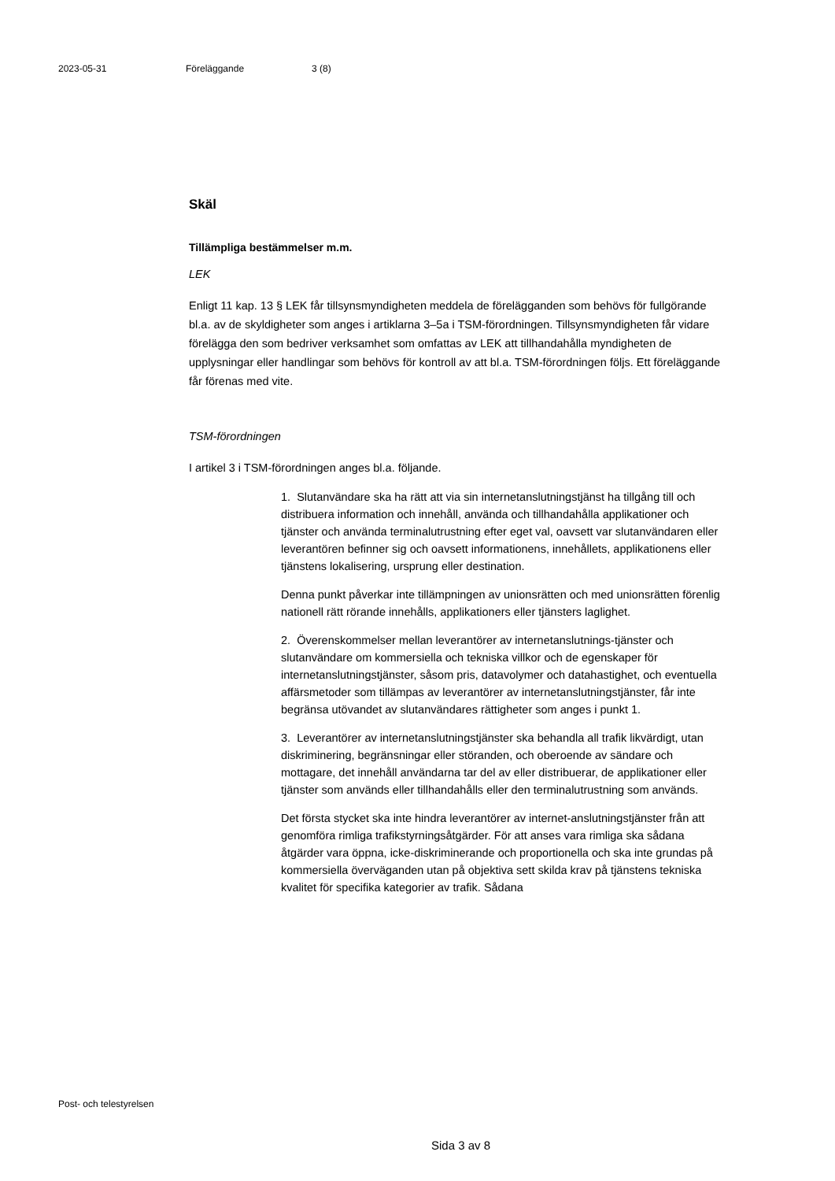2023-05-31 Föreläggande 3 (8)
Skäl
Tillämpliga bestämmelser m.m.
LEK
Enligt 11 kap. 13 § LEK får tillsynsmyndigheten meddela de förelägganden som behövs för fullgörande bl.a. av de skyldigheter som anges i artiklarna 3–5a i TSM-förordningen. Tillsynsmyndigheten får vidare förelägga den som bedriver verksamhet som omfattas av LEK att tillhandahålla myndigheten de upplysningar eller handlingar som behövs för kontroll av att bl.a. TSM-förordningen följs. Ett föreläggande får förenas med vite.
TSM-förordningen
I artikel 3 i TSM-förordningen anges bl.a. följande.
1. Slutanvändare ska ha rätt att via sin internetanslutningstjänst ha tillgång till och distribuera information och innehåll, använda och tillhandahålla applikationer och tjänster och använda terminalutrustning efter eget val, oavsett var slutanvändaren eller leverantören befinner sig och oavsett informationens, innehållets, applikationens eller tjänstens lokalisering, ursprung eller destination.
Denna punkt påverkar inte tillämpningen av unionsrätten och med unionsrätten förenlig nationell rätt rörande innehålls, applikationers eller tjänsters laglighet.
2. Överenskommelser mellan leverantörer av internetanslutnings-tjänster och slutanvändare om kommersiella och tekniska villkor och de egenskaper för internetanslutningstjänster, såsom pris, datavolymer och datahastighet, och eventuella affärsmetoder som tillämpas av leverantörer av internetanslutningstjänster, får inte begränsa utövandet av slutanvändares rättigheter som anges i punkt 1.
3. Leverantörer av internetanslutningstjänster ska behandla all trafik likvärdigt, utan diskriminering, begränsningar eller störanden, och oberoende av sändare och mottagare, det innehåll användarna tar del av eller distribuerar, de applikationer eller tjänster som används eller tillhandahålls eller den terminalutrustning som används.
Det första stycket ska inte hindra leverantörer av internet-anslutningstjänster från att genomföra rimliga trafikstyrningsåtgärder. För att anses vara rimliga ska sådana åtgärder vara öppna, icke-diskriminerande och proportionella och ska inte grundas på kommersiella överväganden utan på objektiva sett skilda krav på tjänstens tekniska kvalitet för specifika kategorier av trafik. Sådana
Post- och telestyrelsen
Sida 3 av 8